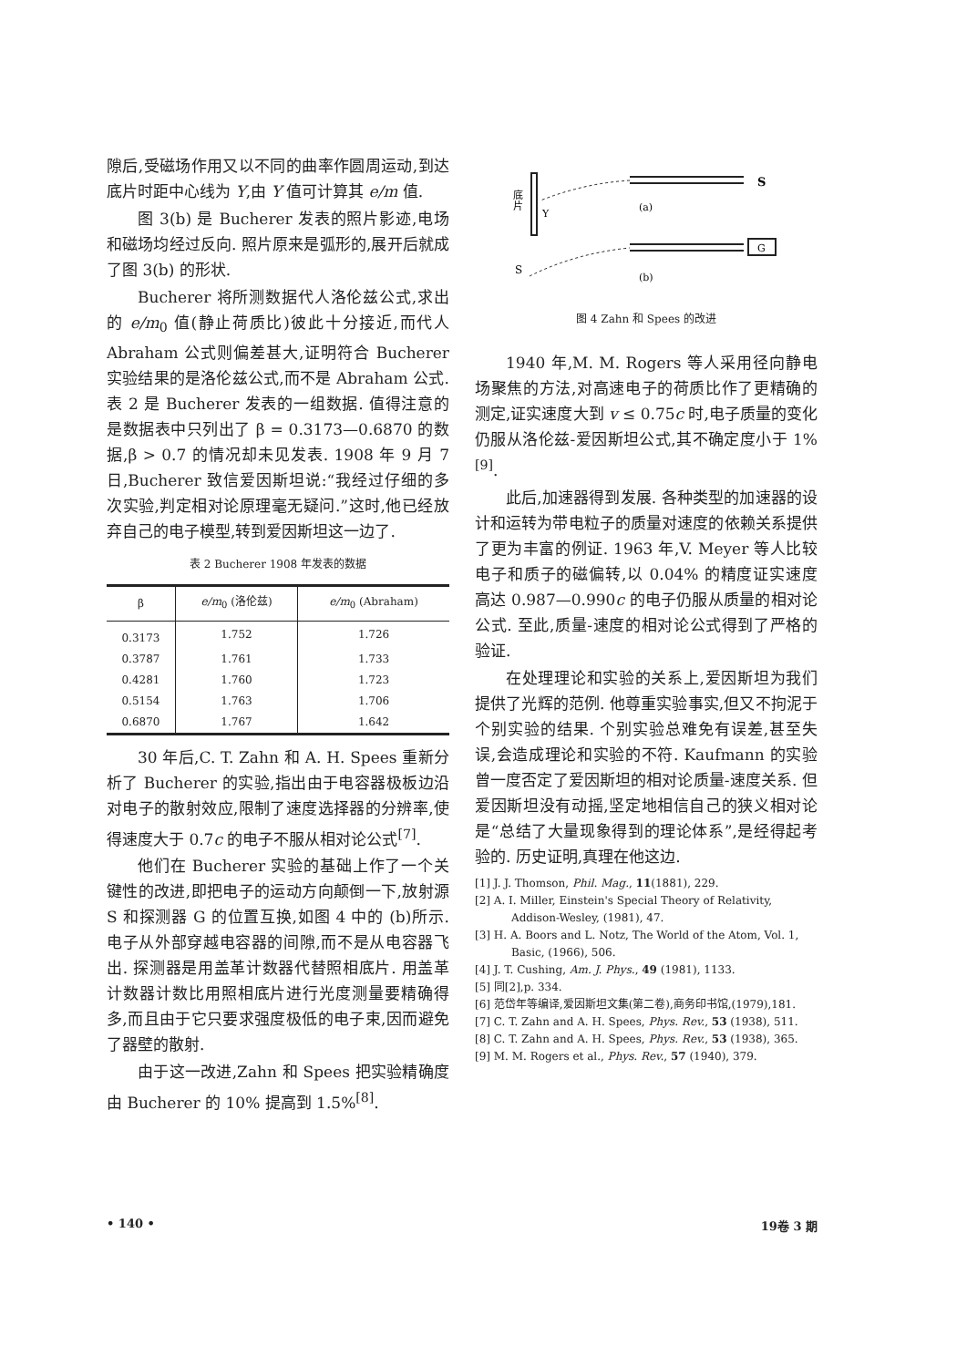隙后,受磁场作用又以不同的曲率作圆周运动,到达底片时距中心线为 Y,由 Y 值可计算其 e/m 值.
图 3(b) 是 Bucherer 发表的照片影迹,电场和磁场均经过反向. 照片原来是弧形的,展开后就成了图 3(b) 的形状.
Bucherer 将所测数据代人洛伦兹公式,求出的 e/m<sub>0</sub> 值(静止荷质比)彼此十分接近,而代人 Abraham 公式则偏差甚大,证明符合 Bucherer 实验结果的是洛伦兹公式,而不是 Abraham 公式. 表 2 是 Bucherer 发表的一组数据. 值得注意的是数据表中只列出了 β = 0.3173—0.6870 的数据,β > 0.7 的情况却未见发表. 1908 年 9 月 7 日,Bucherer 致信爱因斯坦说:“我经过仔细的多次实验,判定相对论原理毫无疑问.”这时,他已经放弃自己的电子模型,转到爱因斯坦这一边了.
表 2 Bucherer 1908 年发表的数据
| β | e/m<sub>0</sub> (洛伦兹) | e/m<sub>0</sub> (Abraham) |
| --- | --- | --- |
| 0.3173 | 1.752 | 1.726 |
| 0.3787 | 1.761 | 1.733 |
| 0.4281 | 1.760 | 1.723 |
| 0.5154 | 1.763 | 1.706 |
| 0.6870 | 1.767 | 1.642 |
30 年后,C. T. Zahn 和 A. H. Spees 重新分析了 Bucherer 的实验,指出由于电容器极板边沿对电子的散射效应,限制了速度选择器的分辨率,使得速度大于 0.7c 的电子不服从相对论公式<sup>[7]</sup>.
他们在 Bucherer 实验的基础上作了一个关键性的改进,即把电子的运动方向颠倒一下,放射源 S 和探测器 G 的位置互换,如图 4 中的 (b)所示. 电子从外部穿越电容器的间隙,而不是从电容器飞出. 探测器是用盖革计数器代替照相底片. 用盖革计数器计数比用照相底片进行光度测量要精确得多,而且由于它只要求强度极低的电子束,因而避免了器壁的散射.
由于这一改进,Zahn 和 Spees 把实验精确度由 Bucherer 的 10% 提高到 1.5%<sup>[8]</sup>.
底
片
Y
S
(a)
G
S
(b)
图 4 Zahn 和 Spees 的改进
1940 年,M. M. Rogers 等人采用径向静电场聚焦的方法,对高速电子的荷质比作了更精确的测定,证实速度大到 v ≤ 0.75c 时,电子质量的变化仍服从洛伦兹-爱因斯坦公式,其不确定度小于 1%<sup>[9]</sup>.
此后,加速器得到发展. 各种类型的加速器的设计和运转为带电粒子的质量对速度的依赖关系提供了更为丰富的例证. 1963 年,V. Meyer 等人比较电子和质子的磁偏转,以 0.04% 的精度证实速度高达 0.987—0.990c 的电子仍服从质量的相对论公式. 至此,质量-速度的相对论公式得到了严格的验证.
在处理理论和实验的关系上,爱因斯坦为我们提供了光辉的范例. 他尊重实验事实,但又不拘泥于个别实验的结果. 个别实验总难免有误差,甚至失误,会造成理论和实验的不符. Kaufmann 的实验曾一度否定了爱因斯坦的相对论质量-速度关系. 但爱因斯坦没有动摇,坚定地相信自己的狭义相对论是“总结了大量现象得到的理论体系”,是经得起考验的. 历史证明,真理在他这边.
[1] J. J. Thomson, Phil. Mag., 11(1881), 229.
[2] A. I. Miller, Einstein's Special Theory of Relativity, Addison-Wesley, (1981), 47.
[3] H. A. Boors and L. Notz, The World of the Atom, Vol. 1, Basic, (1966), 506.
[4] J. T. Cushing, Am. J. Phys., 49 (1981), 1133.
[5] 同[2],p. 334.
[6] 范岱年等编译,爱因斯坦文集(第二卷),商务印书馆,(1979),181.
[7] C. T. Zahn and A. H. Spees, Phys. Rev., 53 (1938), 511.
[8] C. T. Zahn and A. H. Spees, Phys. Rev., 53 (1938), 365.
[9] M. M. Rogers et al., Phys. Rev., 57 (1940), 379.
• 140 • 19卷 3 期